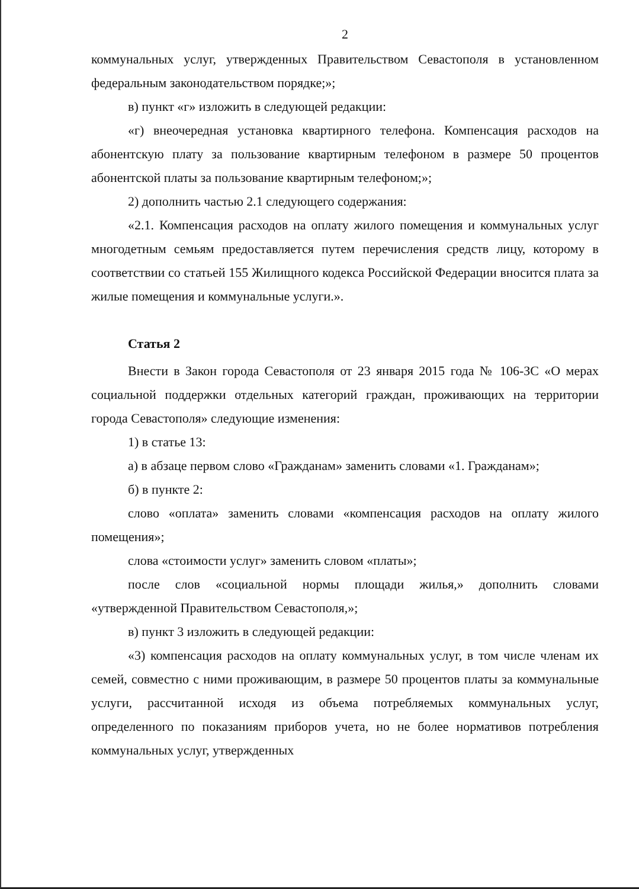2
коммунальных услуг, утвержденных Правительством Севастополя в установленном федеральным законодательством порядке;»;
в) пункт «г» изложить в следующей редакции:
«г) внеочередная установка квартирного телефона. Компенсация расходов на абонентскую плату за пользование квартирным телефоном в размере 50 процентов абонентской платы за пользование квартирным телефоном;»;
2) дополнить частью 2.1 следующего содержания:
«2.1. Компенсация расходов на оплату жилого помещения и коммунальных услуг многодетным семьям предоставляется путем перечисления средств лицу, которому в соответствии со статьей 155 Жилищного кодекса Российской Федерации вносится плата за жилые помещения и коммунальные услуги.».
Статья 2
Внести в Закон города Севастополя от 23 января 2015 года № 106-ЗС «О мерах социальной поддержки отдельных категорий граждан, проживающих на территории города Севастополя» следующие изменения:
1) в статье 13:
а) в абзаце первом слово «Гражданам» заменить словами «1. Гражданам»;
б) в пункте 2:
слово «оплата» заменить словами «компенсация расходов на оплату жилого помещения»;
слова «стоимости услуг» заменить словом «платы»;
после слов «социальной нормы площади жилья,» дополнить словами «утвержденной Правительством Севастополя,»;
в) пункт 3 изложить в следующей редакции:
«3) компенсация расходов на оплату коммунальных услуг, в том числе членам их семей, совместно с ними проживающим, в размере 50 процентов платы за коммунальные услуги, рассчитанной исходя из объема потребляемых коммунальных услуг, определенного по показаниям приборов учета, но не более нормативов потребления коммунальных услуг, утвержденных